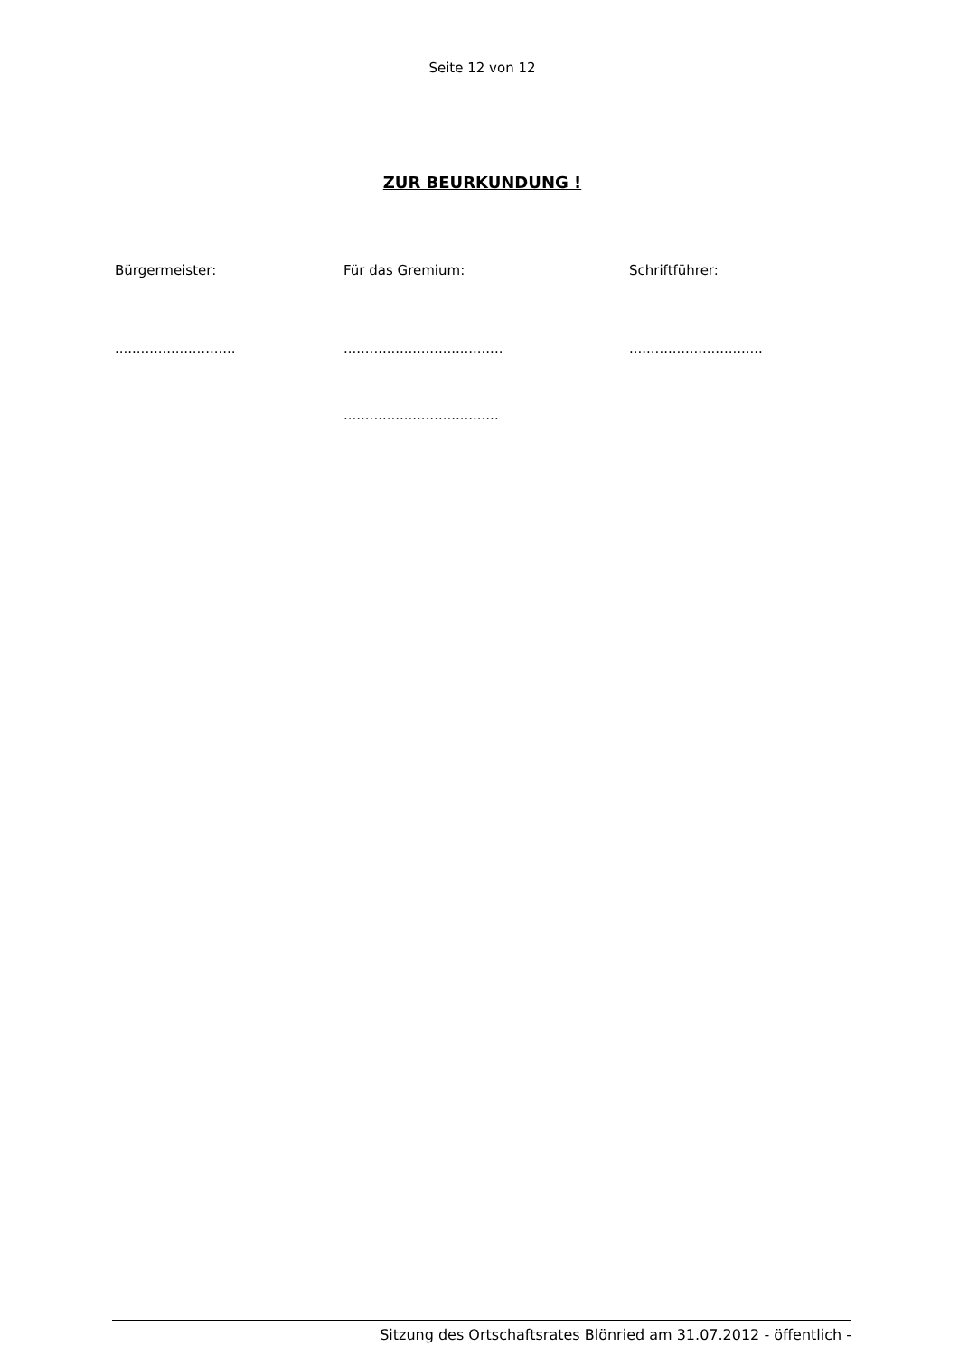Seite 12 von 12
ZUR BEURKUNDUNG !
Bürgermeister: Für das Gremium: Schriftführer:
............................ .....................................
...............................
....................................
Sitzung des Ortschaftsrates Blönried am 31.07.2012 - öffentlich -